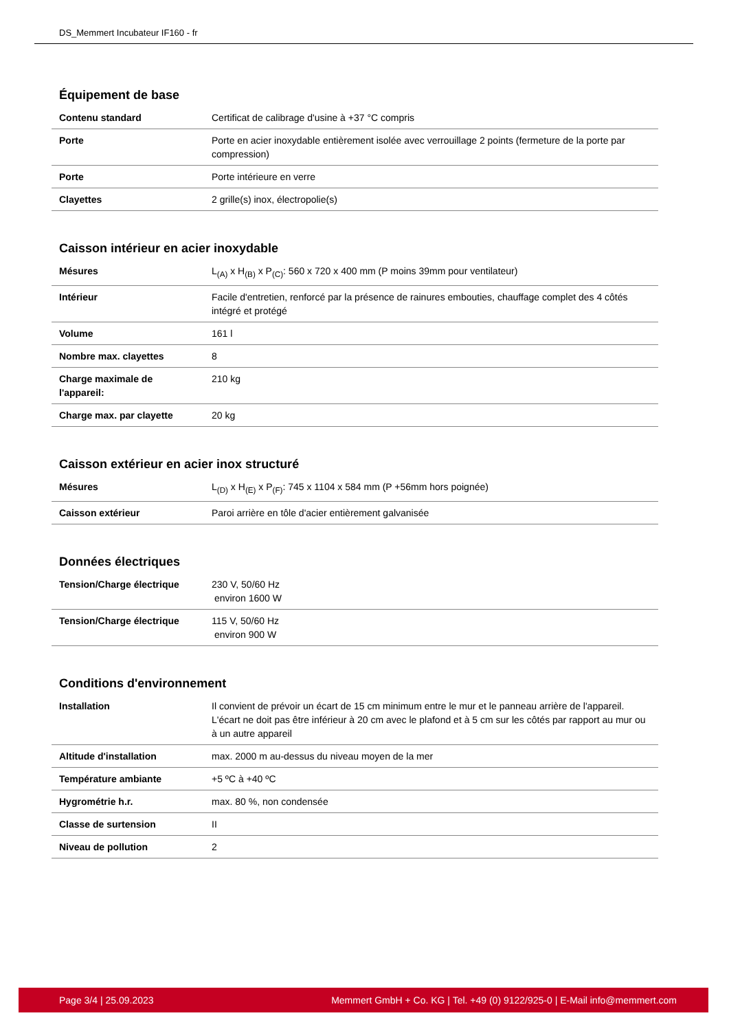DS_Memmert Incubateur IF160 - fr
Équipement de base
| Contenu standard | Certificat de calibrage d'usine à +37 °C compris |
| Porte | Porte en acier inoxydable entièrement isolée avec verrouillage 2 points (fermeture de la porte par compression) |
| Porte | Porte intérieure en verre |
| Clayettes | 2 grille(s) inox, électropolie(s) |
Caisson intérieur en acier inoxydable
| Mésures | L<sub>(A)</sub> x H<sub>(B)</sub> x P<sub>(C)</sub>: 560 x 720 x 400 mm (P moins 39mm pour ventilateur) |
| Intérieur | Facile d'entretien, renforcé par la présence de rainures embouties, chauffage complet des 4 côtés intégré et protégé |
| Volume | 161 l |
| Nombre max. clayettes | 8 |
| Charge maximale de l'appareil: | 210 kg |
| Charge max. par clayette | 20 kg |
Caisson extérieur en acier inox structuré
| Mésures | L<sub>(D)</sub> x H<sub>(E)</sub> x P<sub>(F)</sub>: 745 x 1104 x 584 mm (P +56mm hors poignée) |
| Caisson extérieur | Paroi arrière en tôle d'acier entièrement galvanisée |
Données électriques
| Tension/Charge électrique | 230 V, 50/60 Hz environ 1600 W |
| Tension/Charge électrique | 115 V, 50/60 Hz environ 900 W |
Conditions d'environnement
| Installation | Il convient de prévoir un écart de 15 cm minimum entre le mur et le panneau arrière de l'appareil. L'écart ne doit pas être inférieur à 20 cm avec le plafond et à 5 cm sur les côtés par rapport au mur ou à un autre appareil |
| Altitude d'installation | max. 2000 m au-dessus du niveau moyen de la mer |
| Température ambiante | +5 ºC à +40 ºC |
| Hygrométrie h.r. | max. 80 %, non condensée |
| Classe de surtension | II |
| Niveau de pollution | 2 |
Page 3/4 | 25.09.2023 Memmert GmbH + Co. KG | Tel. +49 (0) 9122/925-0 | E-Mail info@memmert.com